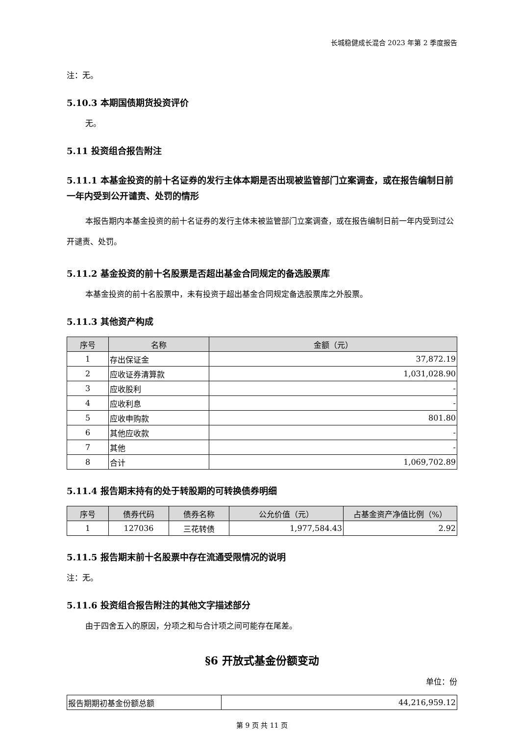长城稳健成长混合 2023 年第 2 季度报告
注：无。
5.10.3 本期国债期货投资评价
无。
5.11 投资组合报告附注
5.11.1 本基金投资的前十名证券的发行主体本期是否出现被监管部门立案调查，或在报告编制日前一年内受到公开谴责、处罚的情形
本报告期内本基金投资的前十名证券的发行主体未被监管部门立案调查，或在报告编制日前一年内受到过公开谴责、处罚。
5.11.2 基金投资的前十名股票是否超出基金合同规定的备选股票库
本基金投资的前十名股票中，未有投资于超出基金合同规定备选股票库之外股票。
5.11.3 其他资产构成
| 序号 | 名称 | 金额（元） |
| --- | --- | --- |
| 1 | 存出保证金 | 37,872.19 |
| 2 | 应收证券清算款 | 1,031,028.90 |
| 3 | 应收股利 | - |
| 4 | 应收利息 | - |
| 5 | 应收申购款 | 801.80 |
| 6 | 其他应收款 | - |
| 7 | 其他 | - |
| 8 | 合计 | 1,069,702.89 |
5.11.4 报告期末持有的处于转股期的可转换债券明细
| 序号 | 债券代码 | 债券名称 | 公允价值（元） | 占基金资产净值比例（%） |
| --- | --- | --- | --- | --- |
| 1 | 127036 | 三花转债 | 1,977,584.43 | 2.92 |
5.11.5 报告期末前十名股票中存在流通受限情况的说明
注：无。
5.11.6 投资组合报告附注的其他文字描述部分
由于四舍五入的原因，分项之和与合计项之间可能存在尾差。
§6 开放式基金份额变动
单位：份
| 报告期期初基金份额总额 | 44,216,959.12 |
第 9 页 共 11 页